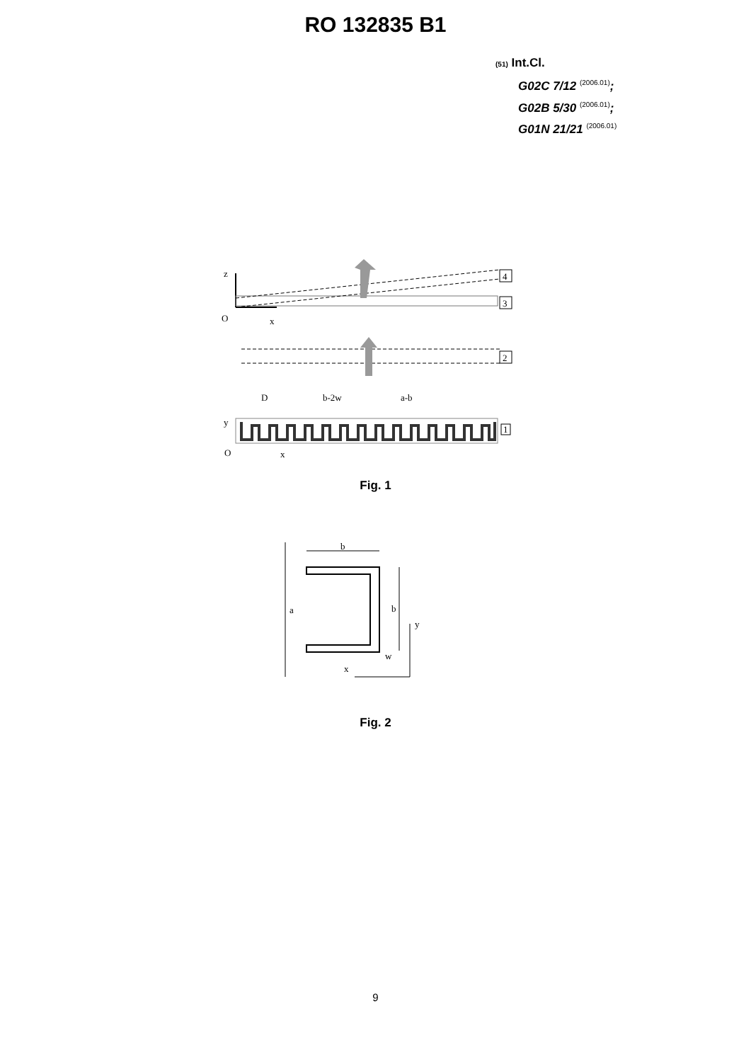RO 132835 B1
(51) Int.Cl.
G02C 7/12 <sup>(2006.01)</sup>;
G02B 5/30 <sup>(2006.01)</sup>;
G01N 21/21 <sup>(2006.01)</sup>
z
O
x
4
3
2
D
b-2w
a-b
1
y
O
x
Fig. 1
a
b
b
y
x
w
Fig. 2
9